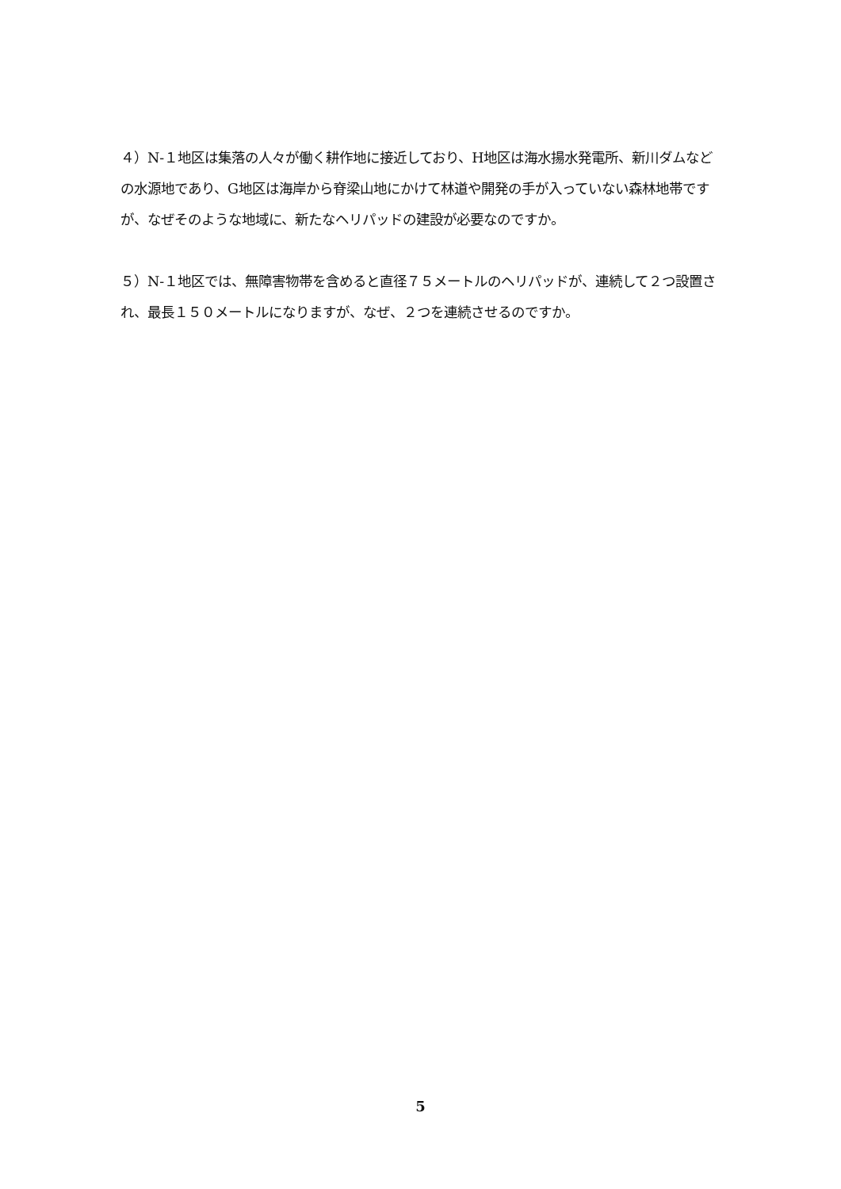４）N-１地区は集落の人々が働く耕作地に接近しており、H地区は海水揚水発電所、新川ダムなどの水源地であり、G地区は海岸から脊梁山地にかけて林道や開発の手が入っていない森林地帯ですが、なぜそのような地域に、新たなヘリパッドの建設が必要なのですか。
５）N-１地区では、無障害物帯を含めると直径７５メートルのヘリパッドが、連続して２つ設置され、最長１５０メートルになりますが、なぜ、２つを連続させるのですか。
5